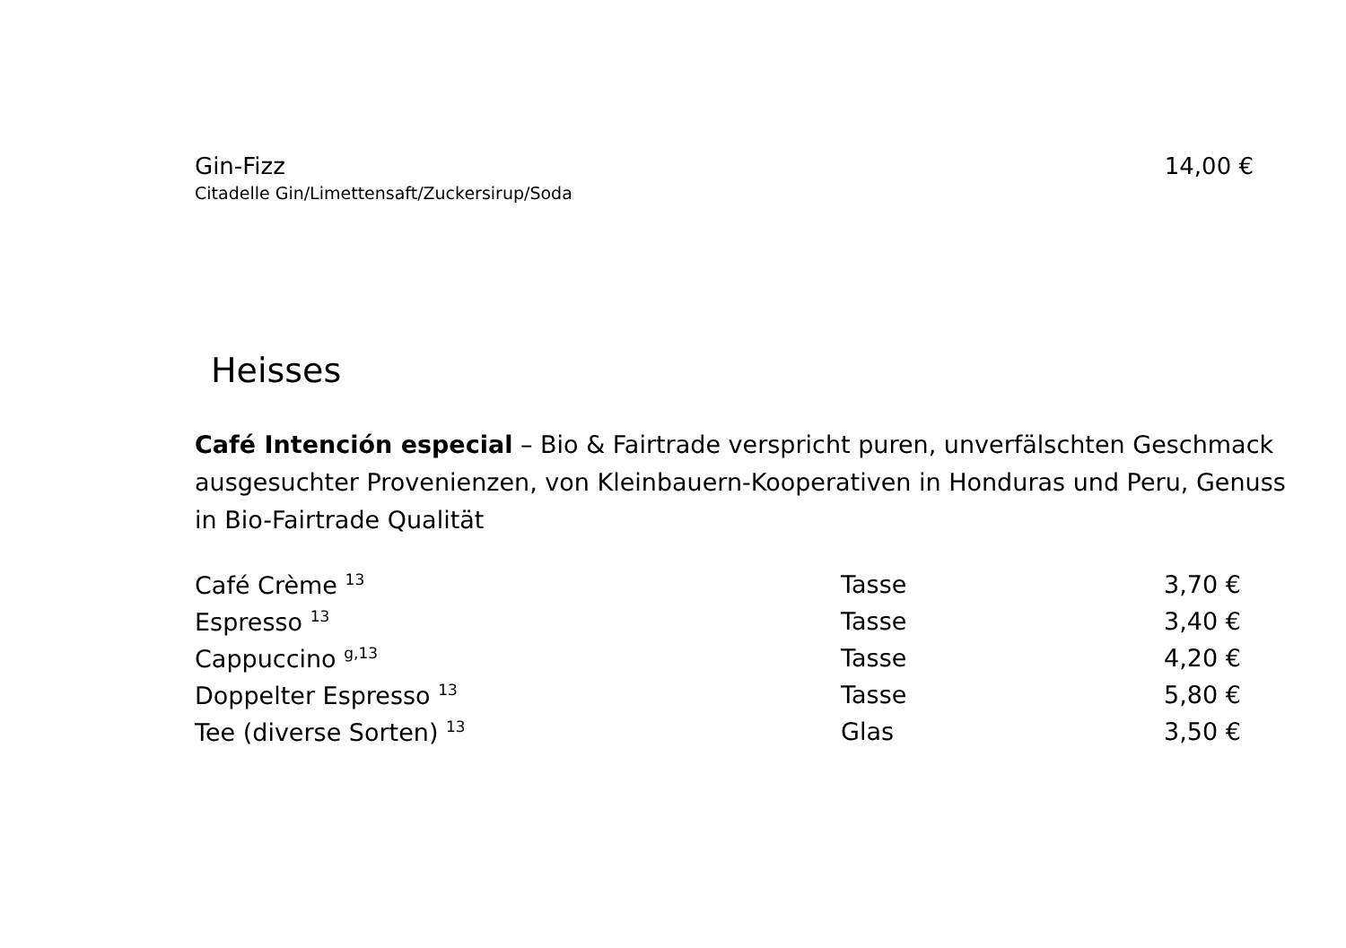Gin-Fizz 14,00 €
Citadelle Gin/Limettensaft/Zuckersirup/Soda
Heisses
Café Intención especial – Bio & Fairtrade verspricht puren, unverfälschten Geschmack ausgesuchter Provenienzen, von Kleinbauern-Kooperativen in Honduras und Peru, Genuss in Bio-Fairtrade Qualität
| Café Crème <sup>13</sup> | Tasse | 3,70 € |
| Espresso <sup>13</sup> | Tasse | 3,40 € |
| Cappuccino <sup>g,13</sup> | Tasse | 4,20 € |
| Doppelter Espresso <sup>13</sup> | Tasse | 5,80 € |
| Tee (diverse Sorten) <sup>13</sup> | Glas | 3,50 € |